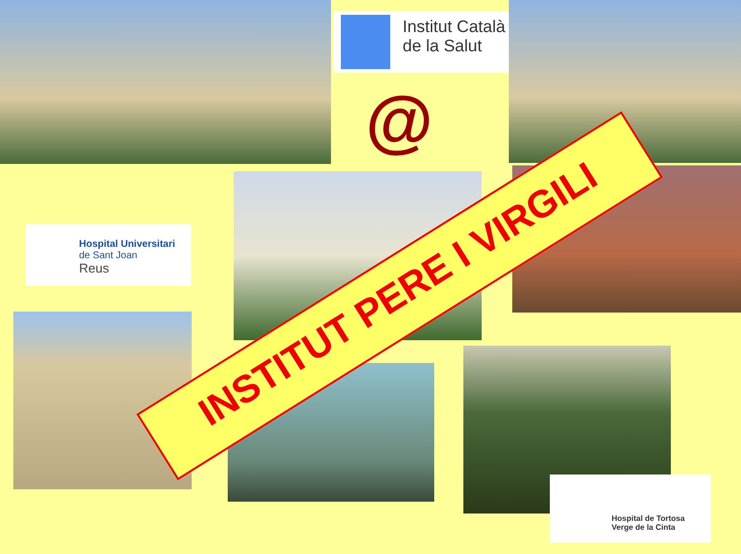Institut Català
de la Salut
@
Hospital Universitari
de Sant Joan
Reus
Hospital de Tortosa
Verge de la Cinta
INSTITUT PERE I VIRGILI